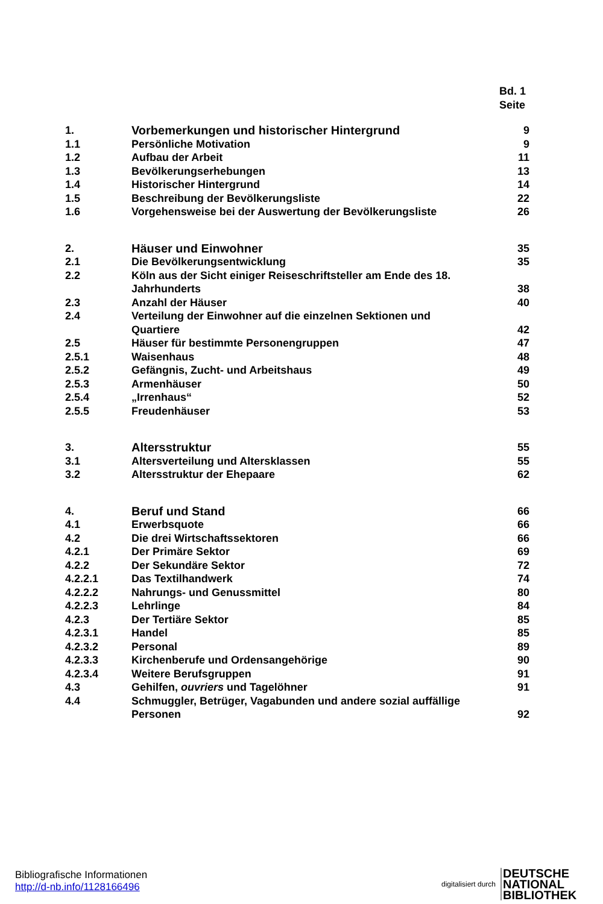Bd. 1
Seite
| 1. | Vorbemerkungen und historischer Hintergrund | 9 |
| 1.1 | Persönliche Motivation | 9 |
| 1.2 | Aufbau der Arbeit | 11 |
| 1.3 | Bevölkerungserhebungen | 13 |
| 1.4 | Historischer Hintergrund | 14 |
| 1.5 | Beschreibung der Bevölkerungsliste | 22 |
| 1.6 | Vorgehensweise bei der Auswertung der Bevölkerungsliste | 26 |
| 2. | Häuser und Einwohner | 35 |
| 2.1 | Die Bevölkerungsentwicklung | 35 |
| 2.2 | Köln aus der Sicht einiger Reiseschriftsteller am Ende des 18. Jahrhunderts | 38 |
| 2.3 | Anzahl der Häuser | 40 |
| 2.4 | Verteilung der Einwohner auf die einzelnen Sektionen und Quartiere | 42 |
| 2.5 | Häuser für bestimmte Personengruppen | 47 |
| 2.5.1 | Waisenhaus | 48 |
| 2.5.2 | Gefängnis, Zucht- und Arbeitshaus | 49 |
| 2.5.3 | Armenhäuser | 50 |
| 2.5.4 | „Irrenhaus“ | 52 |
| 2.5.5 | Freudenhäuser | 53 |
| 3. | Altersstruktur | 55 |
| 3.1 | Altersverteilung und Altersklassen | 55 |
| 3.2 | Altersstruktur der Ehepaare | 62 |
| 4. | Beruf und Stand | 66 |
| 4.1 | Erwerbsquote | 66 |
| 4.2 | Die drei Wirtschaftssektoren | 66 |
| 4.2.1 | Der Primäre Sektor | 69 |
| 4.2.2 | Der Sekundäre Sektor | 72 |
| 4.2.2.1 | Das Textilhandwerk | 74 |
| 4.2.2.2 | Nahrungs- und Genussmittel | 80 |
| 4.2.2.3 | Lehrlinge | 84 |
| 4.2.3 | Der Tertiäre Sektor | 85 |
| 4.2.3.1 | Handel | 85 |
| 4.2.3.2 | Personal | 89 |
| 4.2.3.3 | Kirchenberufe und Ordensangehörige | 90 |
| 4.2.3.4 | Weitere Berufsgruppen | 91 |
| 4.3 | Gehilfen, ouvriers und Tagelöhner | 91 |
| 4.4 | Schmuggler, Betrüger, Vagabunden und andere sozial auffällige Personen | 92 |
Bibliografische Informationen
http://d-nb.info/1128166496
digitalisiert durch
DEUTSCHE
NATIONAL
BIBLIOTHEK